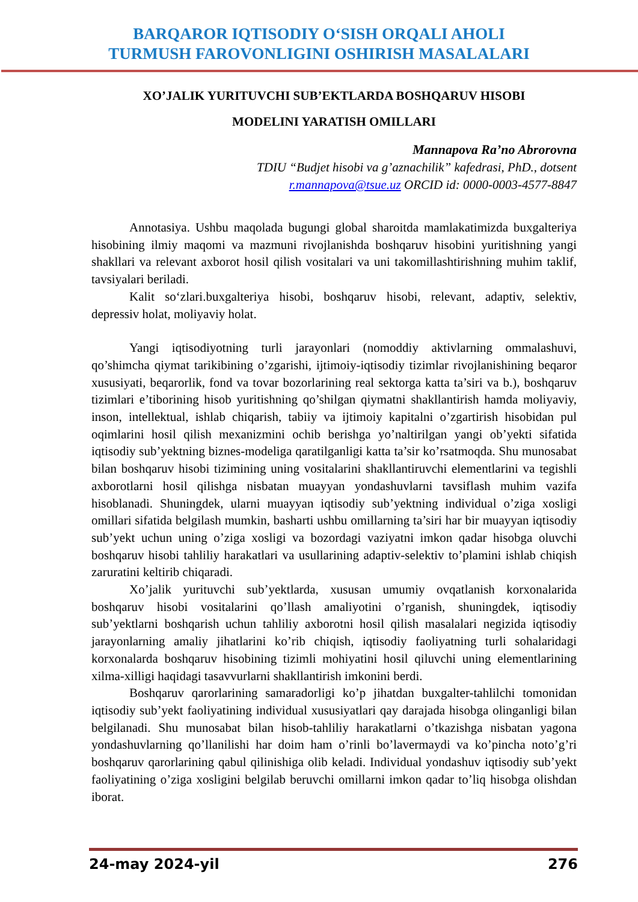BARQAROR IQTISODIY O‘SISH ORQALI AHOLI
TURMUSH FAROVONLIGINI OSHIRISH MASALALARI
XO’JALIK YURITUVCHI SUB’EKTLARDA BOSHQARUV HISOBI
MODELINI YARATISH OMILLARI
Mannapova Ra’no Abrorovna
TDIU “Budjet hisobi va g’aznachilik” kafedrasi, PhD., dotsent
r.mannapova@tsue.uz ORCID id: 0000-0003-4577-8847
Annotasiya. Ushbu maqolada bugungi global sharoitda mamlakatimizda buxgalteriya hisobining ilmiy maqomi va mazmuni rivojlanishda boshqaruv hisobini yuritishning yangi shakllari va relevant axborot hosil qilish vositalari va uni takomillashtirishning muhim taklif, tavsiyalari beriladi.
Kalit so‘zlari.buxgalteriya hisobi, boshqaruv hisobi, relevant, adaptiv, selektiv, depressiv holat, moliyaviy holat.
Yangi iqtisodiyotning turli jarayonlari (nomoddiy aktivlarning ommalashuvi, qo’shimcha qiymat tarikibining o’zgarishi, ijtimoiy-iqtisodiy tizimlar rivojlanishining beqaror xususiyati, beqarorlik, fond va tovar bozorlarining real sektorga katta ta’siri va b.), boshqaruv tizimlari e’tiborining hisob yuritishning qo’shilgan qiymatni shakllantirish hamda moliyaviy, inson, intellektual, ishlab chiqarish, tabiiy va ijtimoiy kapitalni o’zgartirish hisobidan pul oqimlarini hosil qilish mexanizmini ochib berishga yo’naltirilgan yangi ob’yekti sifatida iqtisodiy sub’yektning biznes-modeliga qaratilganligi katta ta’sir ko’rsatmoqda. Shu munosabat bilan boshqaruv hisobi tizimining uning vositalarini shakllantiruvchi elementlarini va tegishli axborotlarni hosil qilishga nisbatan muayyan yondashuvlarni tavsiflash muhim vazifa hisoblanadi. Shuningdek, ularni muayyan iqtisodiy sub’yektning individual o’ziga xosligi omillari sifatida belgilash mumkin, basharti ushbu omillarning ta’siri har bir muayyan iqtisodiy sub’yekt uchun uning o’ziga xosligi va bozordagi vaziyatni imkon qadar hisobga oluvchi boshqaruv hisobi tahliliy harakatlari va usullarining adaptiv-selektiv to’plamini ishlab chiqish zaruratini keltirib chiqaradi.
Xo’jalik yurituvchi sub’yektlarda, xususan umumiy ovqatlanish korxonalarida boshqaruv hisobi vositalarini qo’llash amaliyotini o’rganish, shuningdek, iqtisodiy sub’yektlarni boshqarish uchun tahliliy axborotni hosil qilish masalalari negizida iqtisodiy jarayonlarning amaliy jihatlarini ko’rib chiqish, iqtisodiy faoliyatning turli sohalaridagi korxonalarda boshqaruv hisobining tizimli mohiyatini hosil qiluvchi uning elementlarining xilma-xilligi haqidagi tasavvurlarni shakllantirish imkonini berdi.
Boshqaruv qarorlarining samaradorligi ko’p jihatdan buxgalter-tahlilchi tomonidan iqtisodiy sub’yekt faoliyatining individual xususiyatlari qay darajada hisobga olinganligi bilan belgilanadi. Shu munosabat bilan hisob-tahliliy harakatlarni o’tkazishga nisbatan yagona yondashuvlarning qo’llanilishi har doim ham o’rinli bo’lavermaydi va ko’pincha noto’g’ri boshqaruv qarorlarining qabul qilinishiga olib keladi. Individual yondashuv iqtisodiy sub’yekt faoliyatining o’ziga xosligini belgilab beruvchi omillarni imkon qadar to’liq hisobga olishdan iborat.
24-may 2024-yil 276